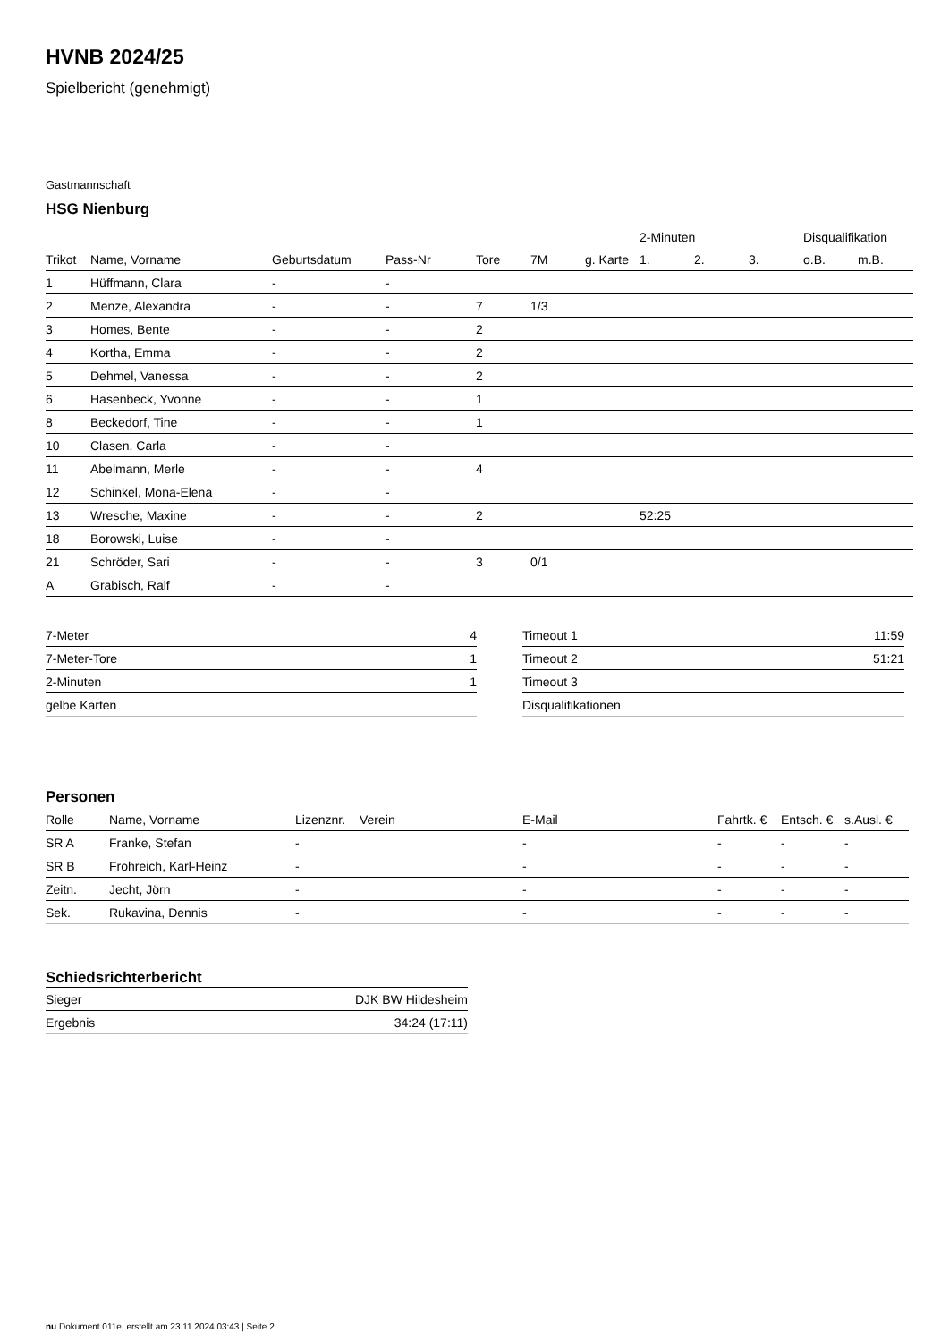HVNB 2024/25
Spielbericht (genehmigt)
Gastmannschaft
HSG Nienburg
| | | | | | | | 2-Minuten | | | Disqualifikation | |
| --- | --- | --- | --- | --- | --- | --- | --- | --- | --- | --- | --- |
| Trikot | Name, Vorname | Geburtsdatum | Pass-Nr | Tore | 7M | g. Karte | 1. | 2. | 3. | o.B. | m.B. |
| 1 | Hüffmann, Clara | - | - | | | | | | | | |
| 2 | Menze, Alexandra | - | - | 7 | 1/3 | | | | | | |
| 3 | Homes, Bente | - | - | 2 | | | | | | | |
| 4 | Kortha, Emma | - | - | 2 | | | | | | | |
| 5 | Dehmel, Vanessa | - | - | 2 | | | | | | | |
| 6 | Hasenbeck, Yvonne | - | - | 1 | | | | | | | |
| 8 | Beckedorf, Tine | - | - | 1 | | | | | | | |
| 10 | Clasen, Carla | - | - | | | | | | | | |
| 11 | Abelmann, Merle | - | - | 4 | | | | | | | |
| 12 | Schinkel, Mona-Elena | - | - | | | | | | | | |
| 13 | Wresche, Maxine | - | - | 2 | | | 52:25 | | | | |
| 18 | Borowski, Luise | - | - | | | | | | | | |
| 21 | Schröder, Sari | - | - | 3 | 0/1 | | | | | | |
| A | Grabisch, Ralf | - | - | | | | | | | | |
| 7-Meter | 4 |
| 7-Meter-Tore | 1 |
| 2-Minuten | 1 |
| gelbe Karten | |
| Timeout 1 | 11:59 |
| Timeout 2 | 51:21 |
| Timeout 3 | |
| Disqualifikationen | |
Personen
| Rolle | Name, Vorname | Lizenznr. | Verein | E-Mail | Fahrtk. € | Entsch. € | s.Ausl. € |
| --- | --- | --- | --- | --- | --- | --- | --- |
| SR A | Franke, Stefan | - | | - | - | - | - |
| SR B | Frohreich, Karl-Heinz | - | | - | - | - | - |
| Zeitn. | Jecht, Jörn | - | | - | - | - | - |
| Sek. | Rukavina, Dennis | - | | - | - | - | - |
Schiedsrichterbericht
| Sieger | DJK BW Hildesheim |
| Ergebnis | 34:24 (17:11) |
nu.Dokument 011e, erstellt am 23.11.2024 03:43 | Seite 2